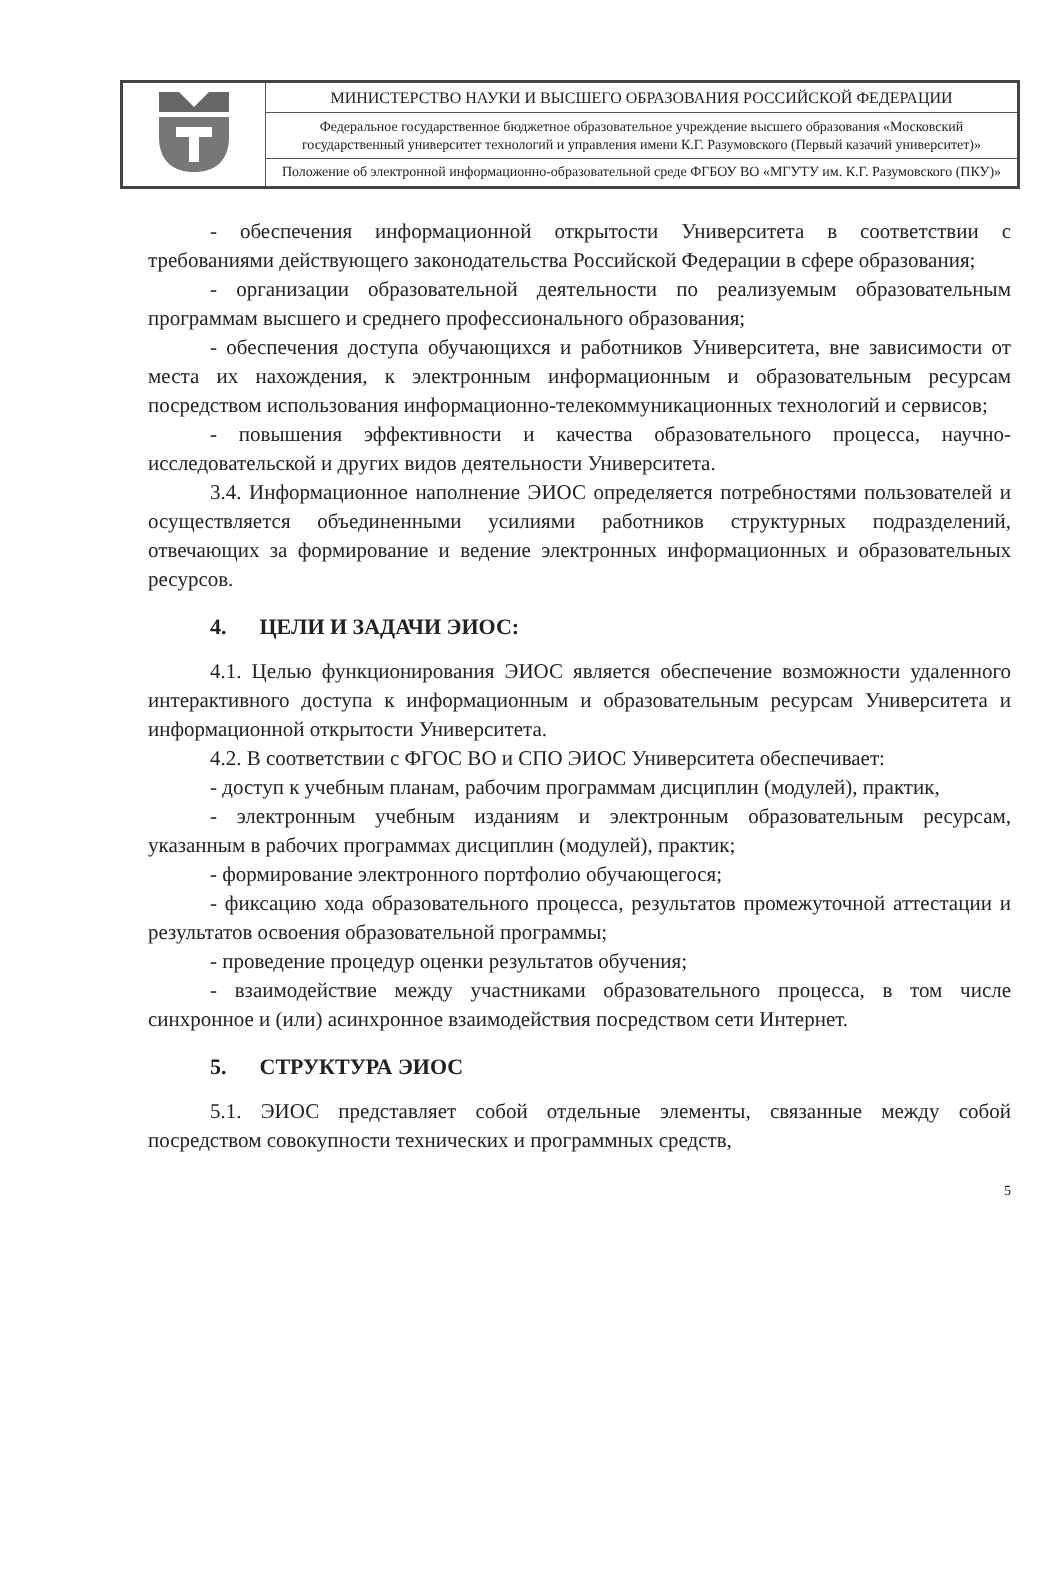| | МИНИСТЕРСТВО НАУКИ И ВЫСШЕГО ОБРАЗОВАНИЯ РОССИЙСКОЙ ФЕДЕРАЦИИ |
| | Федеральное государственное бюджетное образовательное учреждение высшего образования «Московский государственный университет технологий и управления имени К.Г. Разумовского (Первый казачий университет)» |
| | Положение об электронной информационно-образовательной среде ФГБОУ ВО «МГУТУ им. К.Г. Разумовского (ПКУ)» |
- обеспечения информационной открытости Университета в соответствии с требованиями действующего законодательства Российской Федерации в сфере образования;
- организации образовательной деятельности по реализуемым образовательным программам высшего и среднего профессионального образования;
- обеспечения доступа обучающихся и работников Университета, вне зависимости от места их нахождения, к электронным информационным и образовательным ресурсам посредством использования информационно-телекоммуникационных технологий и сервисов;
- повышения эффективности и качества образовательного процесса, научно-исследовательской и других видов деятельности Университета.
3.4. Информационное наполнение ЭИОС определяется потребностями пользователей и осуществляется объединенными усилиями работников структурных подразделений, отвечающих за формирование и ведение электронных информационных и образовательных ресурсов.
4. ЦЕЛИ И ЗАДАЧИ ЭИОС:
4.1. Целью функционирования ЭИОС является обеспечение возможности удаленного интерактивного доступа к информационным и образовательным ресурсам Университета и информационной открытости Университета.
4.2. В соответствии с ФГОС ВО и СПО ЭИОС Университета обеспечивает:
- доступ к учебным планам, рабочим программам дисциплин (модулей), практик,
- электронным учебным изданиям и электронным образовательным ресурсам, указанным в рабочих программах дисциплин (модулей), практик;
- формирование электронного портфолио обучающегося;
- фиксацию хода образовательного процесса, результатов промежуточной аттестации и результатов освоения образовательной программы;
- проведение процедур оценки результатов обучения;
- взаимодействие между участниками образовательного процесса, в том числе синхронное и (или) асинхронное взаимодействия посредством сети Интернет.
5. СТРУКТУРА ЭИОС
5.1. ЭИОС представляет собой отдельные элементы, связанные между собой посредством совокупности технических и программных средств,
5